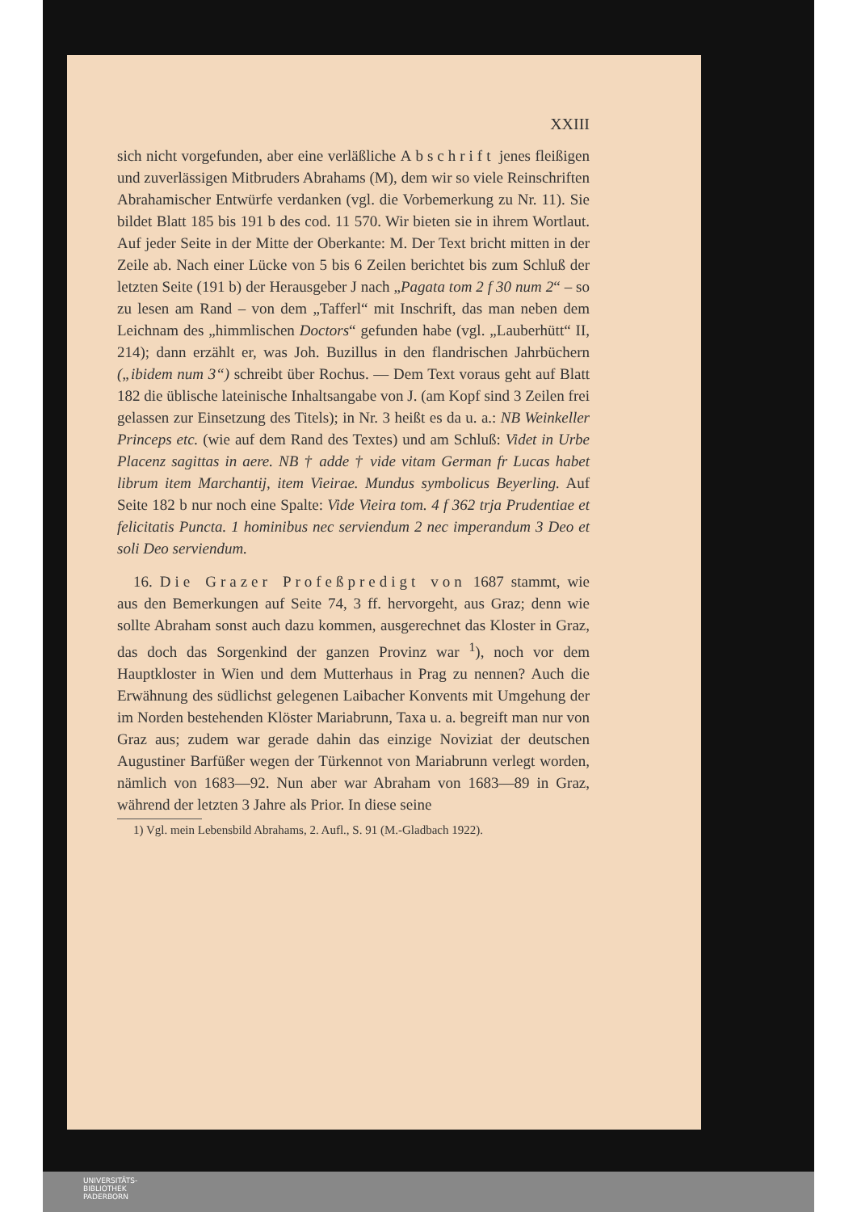XXIII
sich nicht vorgefunden, aber eine verläßliche Abschrift jenes fleißigen und zuverlässigen Mitbruders Abrahams (M), dem wir so viele Reinschriften Abrahamischer Entwürfe verdanken (vgl. die Vorbemerkung zu Nr. 11). Sie bildet Blatt 185 bis 191 b des cod. 11 570. Wir bieten sie in ihrem Wortlaut. Auf jeder Seite in der Mitte der Oberkante: M. Der Text bricht mitten in der Zeile ab. Nach einer Lücke von 5 bis 6 Zeilen berichtet bis zum Schluß der letzten Seite (191 b) der Herausgeber J nach „Pagata tom 2 f 30 num 2“ – so zu lesen am Rand – von dem „Tafferl“ mit Inschrift, das man neben dem Leichnam des „himmlischen Doctors“ gefunden habe (vgl. „Lauberhütt“ II, 214); dann erzählt er, was Joh. Buzillus in den flandrischen Jahrbüchern („ibidem num 3“) schreibt über Rochus. — Dem Text voraus geht auf Blatt 182 die üblische lateinische Inhaltsangabe von J. (am Kopf sind 3 Zeilen frei gelassen zur Einsetzung des Titels); in Nr. 3 heißt es da u. a.: NB Weinkeller Princeps etc. (wie auf dem Rand des Textes) und am Schluß: Videt in Urbe Placenz sagittas in aere. NB † adde † vide vitam German fr Lucas habet librum item Marchantij, item Vieirae. Mundus symbolicus Beyerling. Auf Seite 182 b nur noch eine Spalte: Vide Vieira tom. 4 f 362 trja Prudentiae et felicitatis Puncta. 1 hominibus nec serviendum 2 nec imperandum 3 Deo et soli Deo serviendum.
16. Die Grazer Profeßpredigt von 1687 stammt, wie aus den Bemerkungen auf Seite 74, 3 ff. hervorgeht, aus Graz; denn wie sollte Abraham sonst auch dazu kommen, ausgerechnet das Kloster in Graz, das doch das Sorgenkind der ganzen Provinz war <sup>1</sup>), noch vor dem Hauptkloster in Wien und dem Mutterhaus in Prag zu nennen? Auch die Erwähnung des südlichst gelegenen Laibacher Konvents mit Umgehung der im Norden bestehenden Klöster Mariabrunn, Taxa u. a. begreift man nur von Graz aus; zudem war gerade dahin das einzige Noviziat der deutschen Augustiner Barfüßer wegen der Türkennot von Mariabrunn verlegt worden, nämlich von 1683—92. Nun aber war Abraham von 1683—89 in Graz, während der letzten 3 Jahre als Prior. In diese seine
1) Vgl. mein Lebensbild Abrahams, 2. Aufl., S. 91 (M.-Gladbach 1922).
UNIVERSITÄTS-
BIBLIOTHEK
PADERBORN